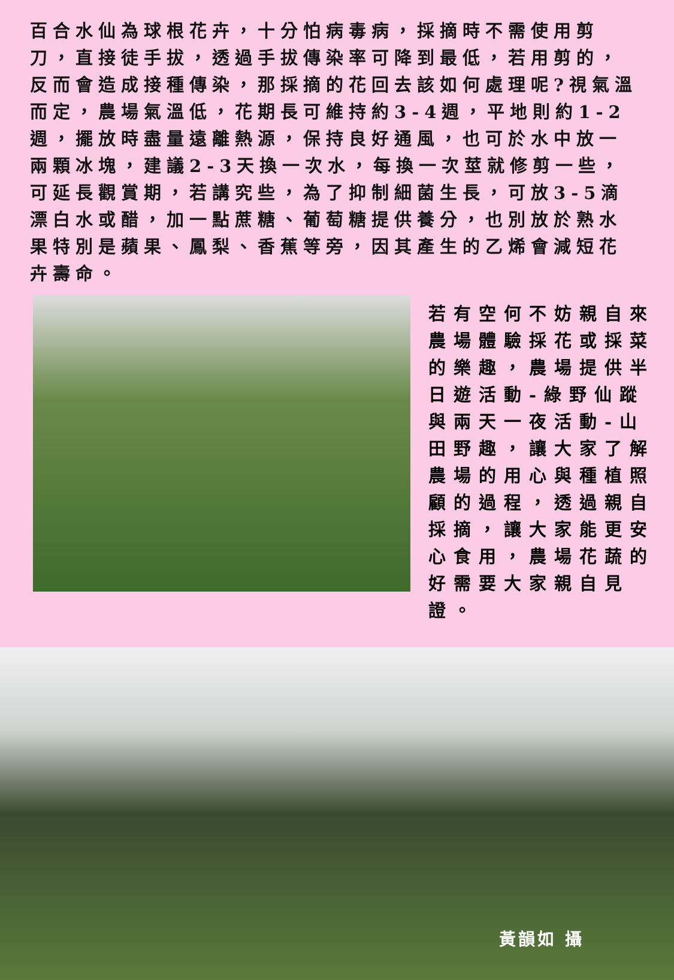百合水仙為球根花卉，十分怕病毒病，採摘時不需使用剪刀，直接徒手拔，透過手拔傳染率可降到最低，若用剪的，反而會造成接種傳染，那採摘的花回去該如何處理呢?視氣溫而定，農場氣溫低，花期長可維持約3-4週，平地則約1-2週，擺放時盡量遠離熱源，保持良好通風，也可於水中放一兩顆冰塊，建議2-3天換一次水，每換一次莖就修剪一些，可延長觀賞期，若講究些，為了抑制細菌生長，可放3-5滴漂白水或醋，加一點蔗糖、葡萄糖提供養分，也別放於熟水果特別是蘋果、鳳梨、香蕉等旁，因其產生的乙烯會減短花卉壽命。
若有空何不妨親自來農場體驗採花或採菜的樂趣，農場提供半日遊活動-綠野仙蹤與兩天一夜活動-山田野趣，讓大家了解農場的用心與種植照顧的過程，透過親自採摘，讓大家能更安心食用，農場花蔬的好需要大家親自見證。
黃韻如 攝